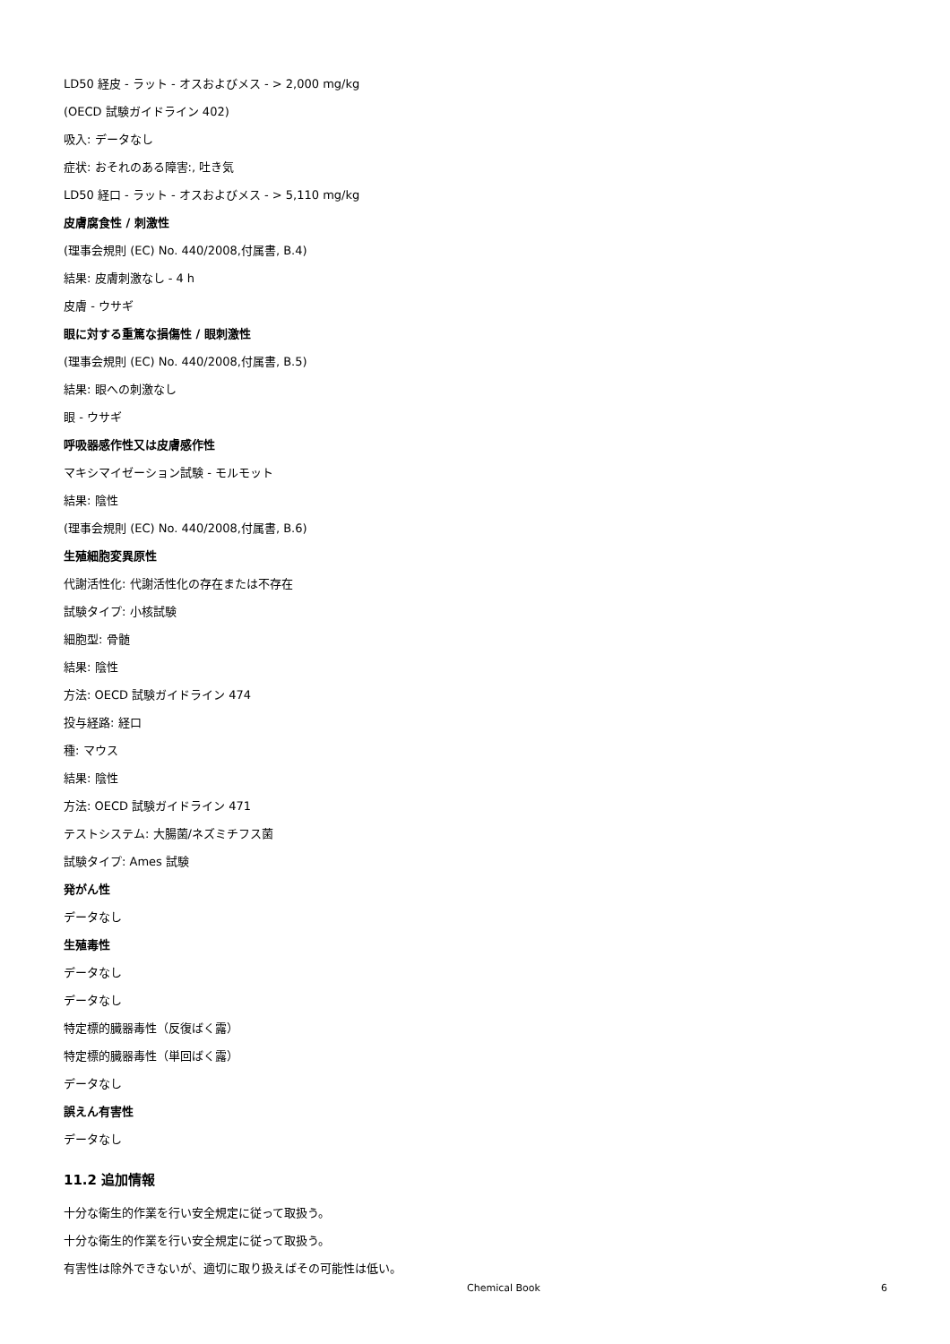LD50 経皮 - ラット - オスおよびメス - > 2,000 mg/kg
(OECD 試験ガイドライン 402)
吸入: データなし
症状: おそれのある障害:, 吐き気
LD50 経口 - ラット - オスおよびメス - > 5,110 mg/kg
皮膚腐食性 / 刺激性
(理事会規則 (EC) No. 440/2008,付属書, B.4)
結果: 皮膚刺激なし - 4 h
皮膚 - ウサギ
眼に対する重篤な損傷性 / 眼刺激性
(理事会規則 (EC) No. 440/2008,付属書, B.5)
結果: 眼への刺激なし
眼 - ウサギ
呼吸器感作性又は皮膚感作性
マキシマイゼーション試験 - モルモット
結果: 陰性
(理事会規則 (EC) No. 440/2008,付属書, B.6)
生殖細胞変異原性
代謝活性化: 代謝活性化の存在または不存在
試験タイプ: 小核試験
細胞型: 骨髄
結果: 陰性
方法: OECD 試験ガイドライン 474
投与経路: 経口
種: マウス
結果: 陰性
方法: OECD 試験ガイドライン 471
テストシステム: 大腸菌/ネズミチフス菌
試験タイプ: Ames 試験
発がん性
データなし
生殖毒性
データなし
データなし
特定標的臓器毒性（反復ばく露）
特定標的臓器毒性（単回ばく露）
データなし
誤えん有害性
データなし
11.2 追加情報
十分な衛生的作業を行い安全規定に従って取扱う。
十分な衛生的作業を行い安全規定に従って取扱う。
有害性は除外できないが、適切に取り扱えばその可能性は低い。
Chemical Book 6